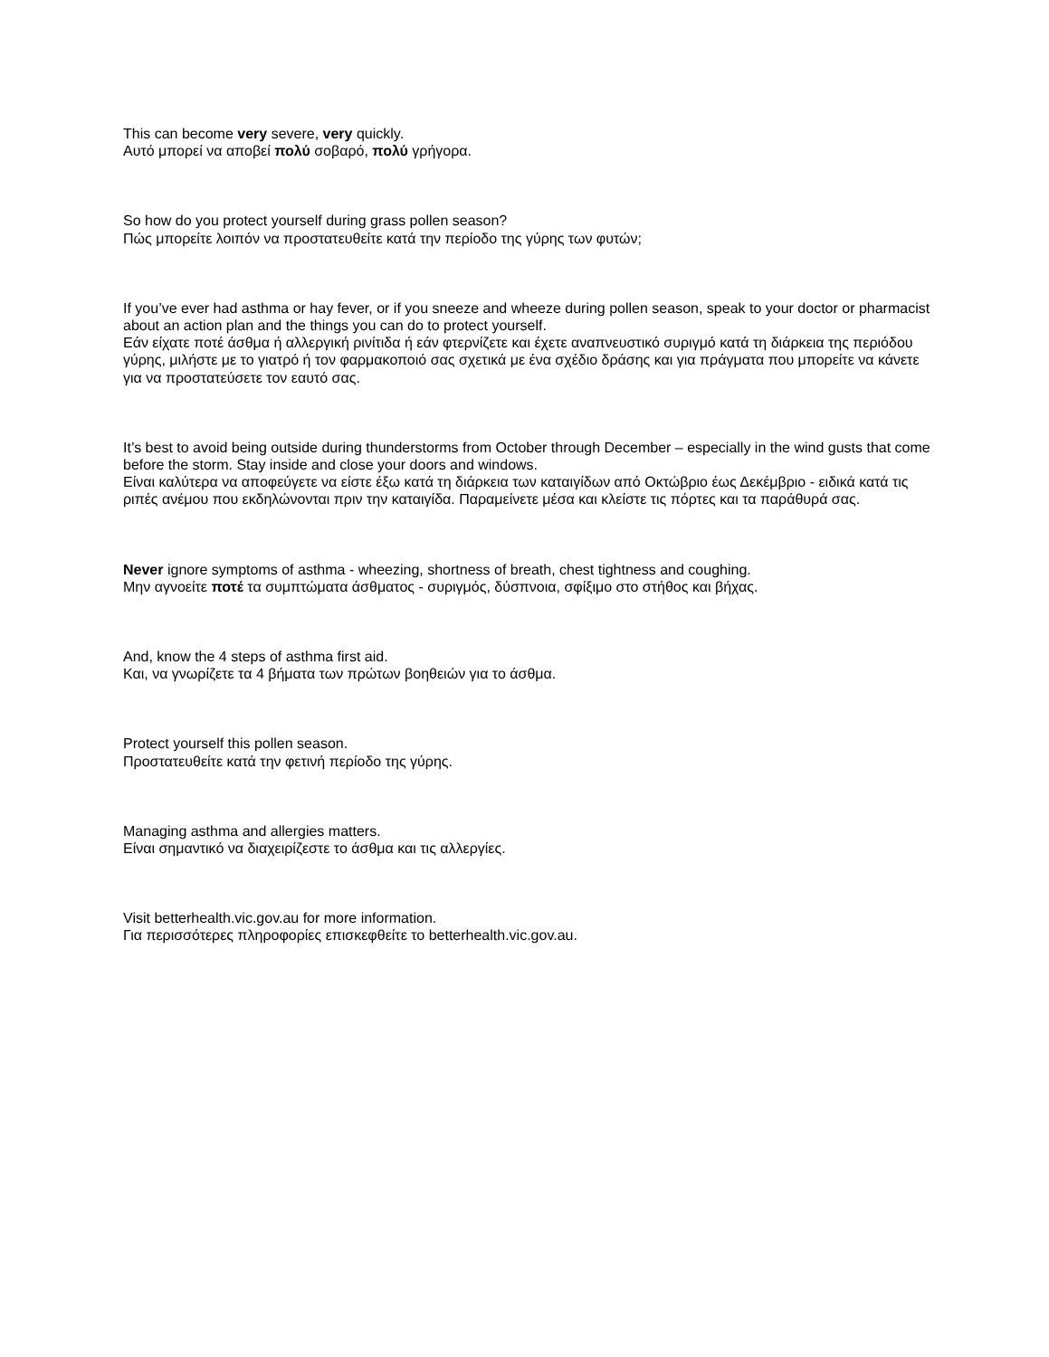This can become very severe, very quickly.
Αυτό μπορεί να αποβεί πολύ σοβαρό, πολύ γρήγορα.
So how do you protect yourself during grass pollen season?
Πώς μπορείτε λοιπόν να προστατευθείτε κατά την περίοδο της γύρης των φυτών;
If you’ve ever had asthma or hay fever, or if you sneeze and wheeze during pollen season, speak to your doctor or pharmacist about an action plan and the things you can do to protect yourself.
Εάν είχατε ποτέ άσθμα ή αλλεργική ρινίτιδα ή εάν φτερνίζετε και έχετε αναπνευστικό συριγμό κατά τη διάρκεια της περιόδου γύρης, μιλήστε με το γιατρό ή τον φαρμακοποιό σας σχετικά με ένα σχέδιο δράσης και για πράγματα που μπορείτε να κάνετε για να προστατεύσετε τον εαυτό σας.
It’s best to avoid being outside during thunderstorms from October through December – especially in the wind gusts that come before the storm. Stay inside and close your doors and windows.
Είναι καλύτερα να αποφεύγετε να είστε έξω κατά τη διάρκεια των καταιγίδων από Οκτώβριο έως Δεκέμβριο - ειδικά κατά τις ριπές ανέμου που εκδηλώνονται πριν την καταιγίδα. Παραμείνετε μέσα και κλείστε τις πόρτες και τα παράθυρά σας.
Never ignore symptoms of asthma - wheezing, shortness of breath, chest tightness and coughing.
Μην αγνοείτε ποτέ τα συμπτώματα άσθματος - συριγμός, δύσπνοια, σφίξιμο στο στήθος και βήχας.
And, know the 4 steps of asthma first aid.
Και, να γνωρίζετε τα 4 βήματα των πρώτων βοηθειών για το άσθμα.
Protect yourself this pollen season.
Προστατευθείτε κατά την φετινή περίοδο της γύρης.
Managing asthma and allergies matters.
Είναι σημαντικό να διαχειρίζεστε το άσθμα και τις αλλεργίες.
Visit betterhealth.vic.gov.au for more information.
Για περισσότερες πληροφορίες επισκεφθείτε το betterhealth.vic.gov.au.